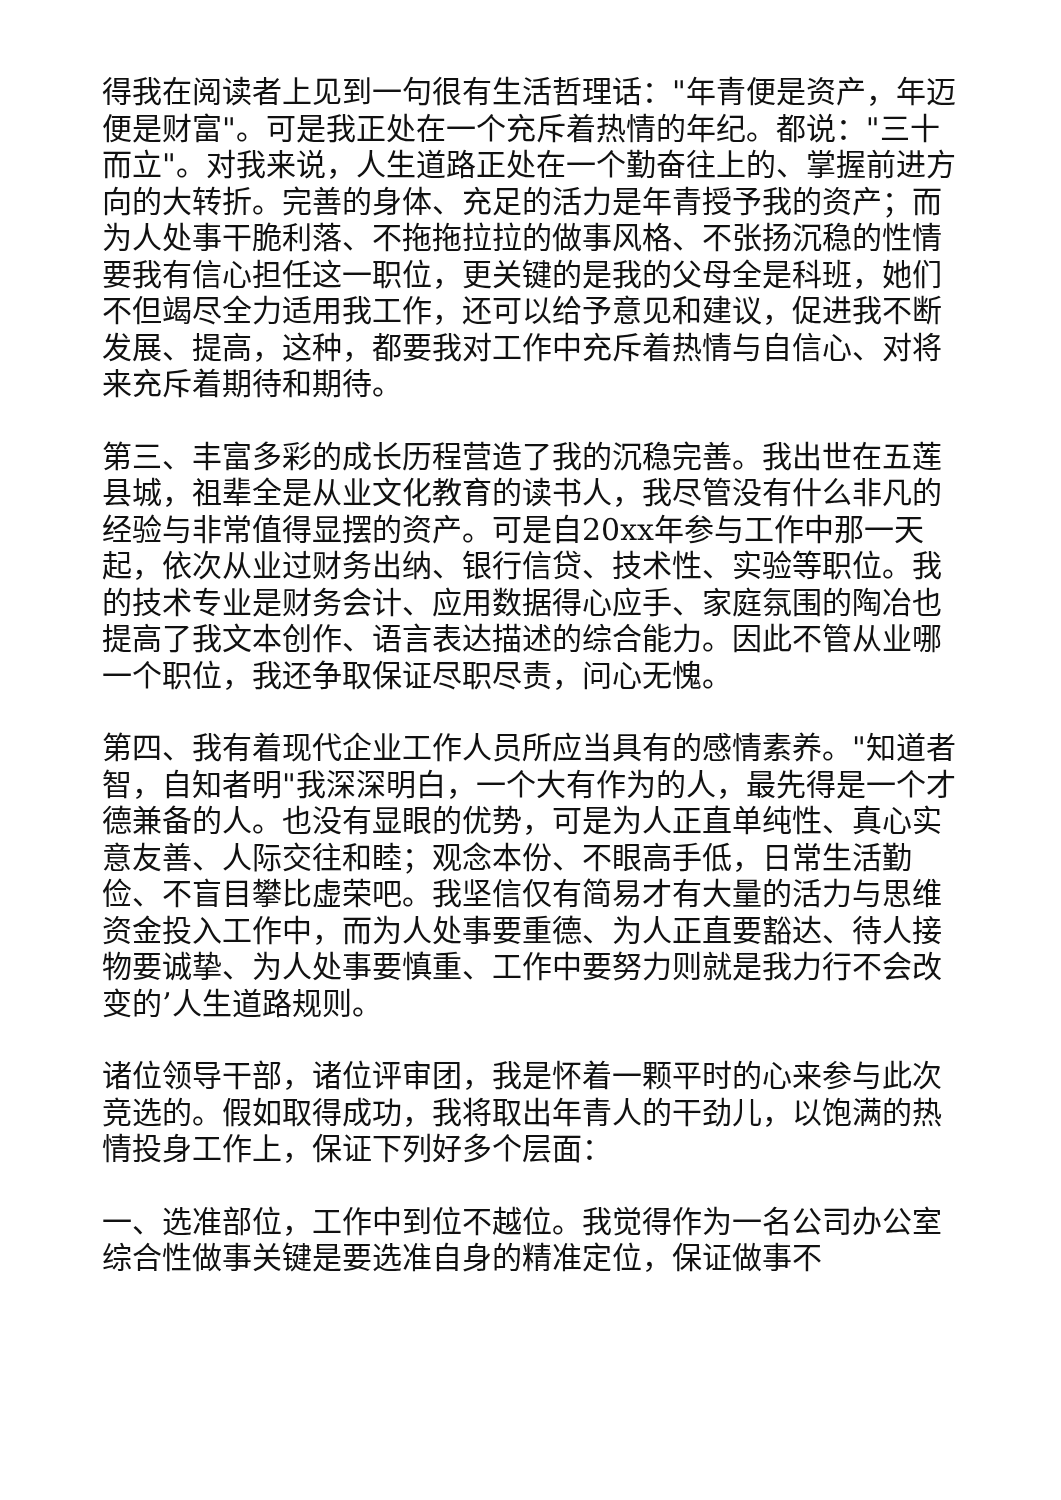得我在阅读者上见到一句很有生活哲理话："年青便是资产，年迈便是财富"。可是我正处在一个充斥着热情的年纪。都说："三十而立"。对我来说，人生道路正处在一个勤奋往上的、掌握前进方向的大转折。完善的身体、充足的活力是年青授予我的资产；而为人处事干脆利落、不拖拖拉拉的做事风格、不张扬沉稳的性情要我有信心担任这一职位，更关键的是我的父母全是科班，她们不但竭尽全力适用我工作，还可以给予意见和建议，促进我不断发展、提高，这种，都要我对工作中充斥着热情与自信心、对将来充斥着期待和期待。
第三、丰富多彩的成长历程营造了我的沉稳完善。我出世在五莲县城，祖辈全是从业文化教育的读书人，我尽管没有什么非凡的经验与非常值得显摆的资产。可是自20xx年参与工作中那一天起，依次从业过财务出纳、银行信贷、技术性、实验等职位。我的技术专业是财务会计、应用数据得心应手、家庭氛围的陶冶也提高了我文本创作、语言表达描述的综合能力。因此不管从业哪一个职位，我还争取保证尽职尽责，问心无愧。
第四、我有着现代企业工作人员所应当具有的感情素养。"知道者智，自知者明"我深深明白，一个大有作为的人，最先得是一个才德兼备的人。也没有显眼的优势，可是为人正直单纯性、真心实意友善、人际交往和睦；观念本份、不眼高手低，日常生活勤俭、不盲目攀比虚荣吧。我坚信仅有简易才有大量的活力与思维资金投入工作中，而为人处事要重德、为人正直要豁达、待人接物要诚挚、为人处事要慎重、工作中要努力则就是我力行不会改变的’人生道路规则。
诸位领导干部，诸位评审团，我是怀着一颗平时的心来参与此次竞选的。假如取得成功，我将取出年青人的干劲儿，以饱满的热情投身工作上，保证下列好多个层面：
一、选准部位，工作中到位不越位。我觉得作为一名公司办公室综合性做事关键是要选准自身的精准定位，保证做事不